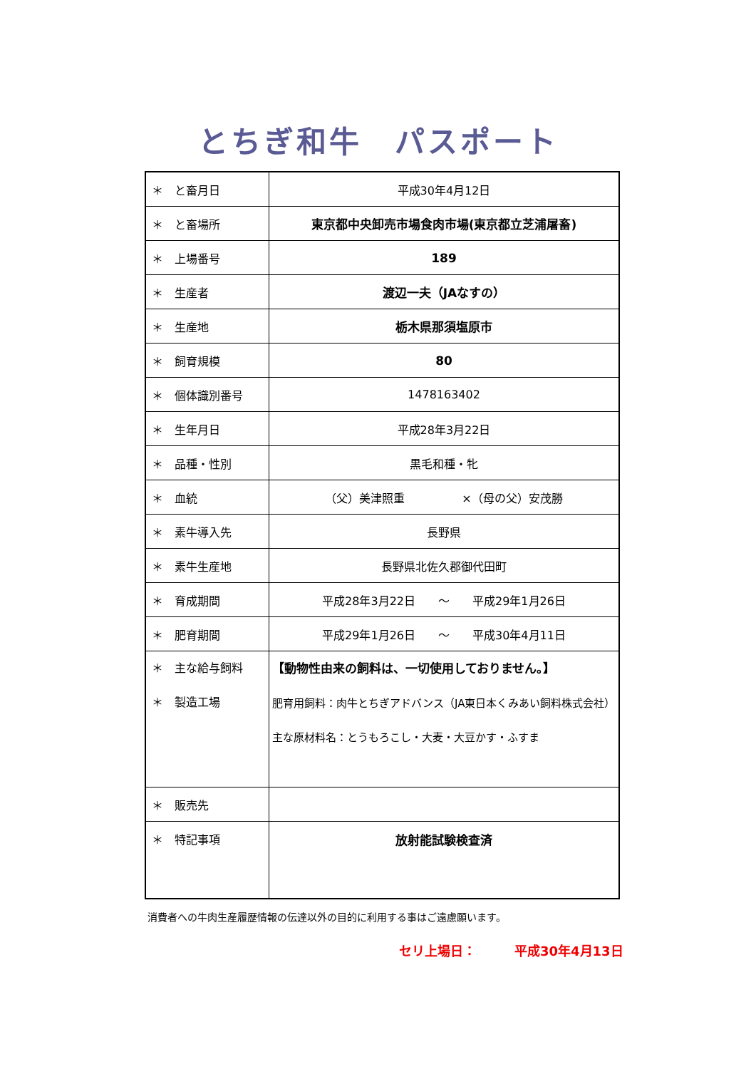とちぎ和牛　パスポート
| ＊ と畜月日 | 平成30年4月12日 |
| ＊ と畜場所 | 東京都中央卸売市場食肉市場(東京都立芝浦屠畜) |
| ＊ 上場番号 | 189 |
| ＊ 生産者 | 渡辺一夫（JAなすの） |
| ＊ 生産地 | 栃木県那須塩原市 |
| ＊ 飼育規模 | 80 |
| ＊ 個体識別番号 | 1478163402 |
| ＊ 生年月日 | 平成28年3月22日 |
| ＊ 品種・性別 | 黒毛和種・牝 |
| ＊ 血統 | （父）美津照重 ×（母の父）安茂勝 |
| ＊ 素牛導入先 | 長野県 |
| ＊ 素牛生産地 | 長野県北佐久郡御代田町 |
| ＊ 育成期間 | 平成28年3月22日 ～ 平成29年1月26日 |
| ＊ 肥育期間 | 平成29年1月26日 ～ 平成30年4月11日 |
| ＊ 主な給与飼料 ＊ 製造工場 | 【動物性由来の飼料は、一切使用しておりません。】 肥育用飼料：肉牛とちぎアドバンス（JA東日本くみあい飼料株式会社） 主な原材料名：とうもろこし・大麦・大豆かす・ふすま |
| ＊ 販売先 | |
| ＊ 特記事項 | 放射能試験検査済 |
消費者への牛肉生産履歴情報の伝達以外の目的に利用する事はご遠慮願います。
セリ上場日：　　　平成30年4月13日